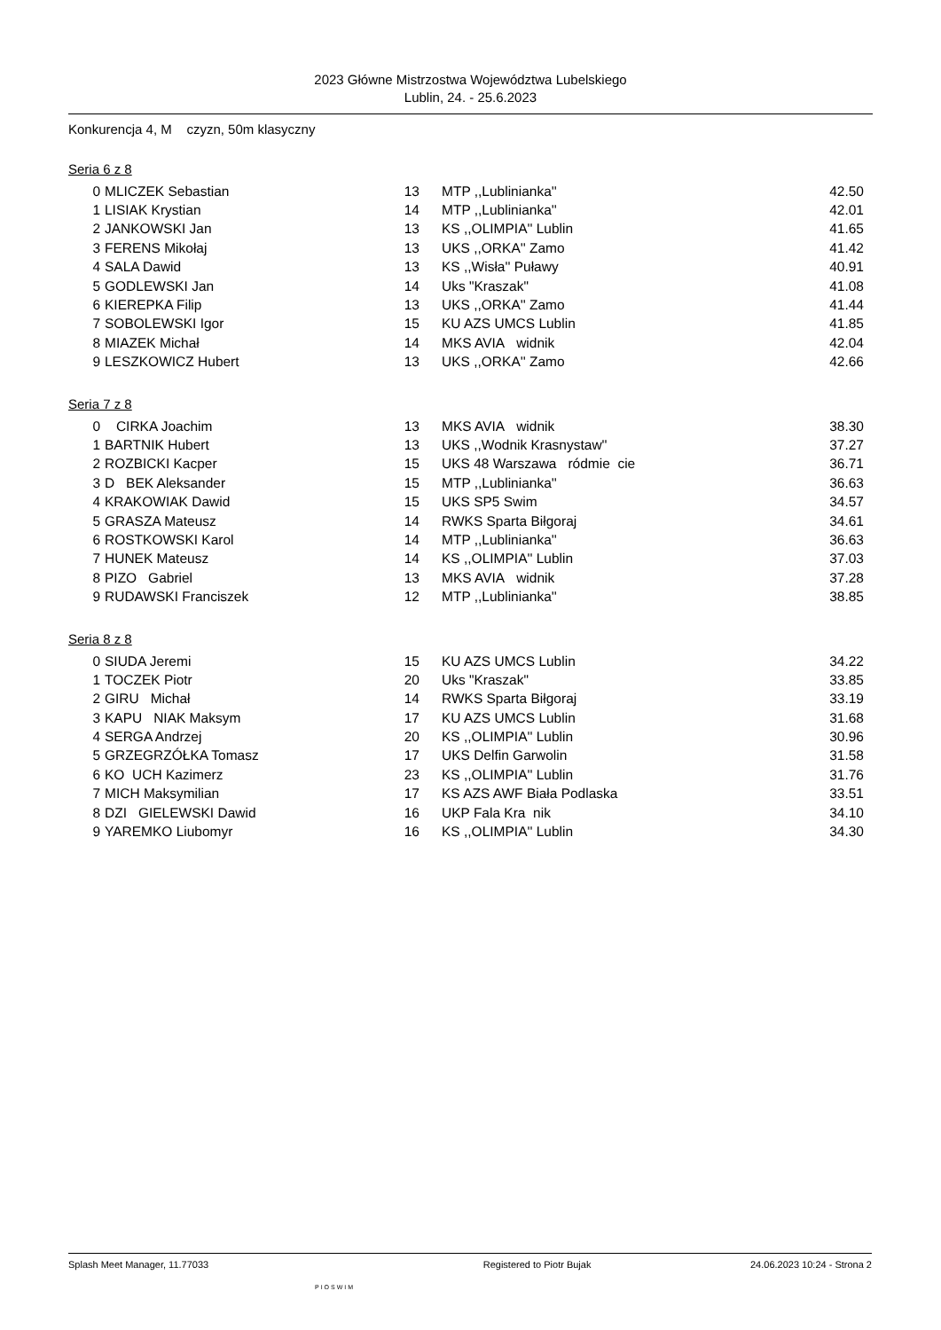2023 Główne Mistrzostwa Województwa Lubelskiego
Lublin, 24. - 25.6.2023
Konkurencja 4, M czyzn, 50m klasyczny
Seria 6 z 8
| 0 | MLICZEK Sebastian | 13 | MTP ,,Lublinianka'' | 42.50 |
| 1 | LISIAK Krystian | 14 | MTP ,,Lublinianka'' | 42.01 |
| 2 | JANKOWSKI Jan | 13 | KS ,,OLIMPIA'' Lublin | 41.65 |
| 3 | FERENS Mikołaj | 13 | UKS ,,ORKA'' Zamo | 41.42 |
| 4 | SALA Dawid | 13 | KS ,,Wisła'' Puławy | 40.91 |
| 5 | GODLEWSKI Jan | 14 | Uks "Kraszak" | 41.08 |
| 6 | KIEREPKA Filip | 13 | UKS ,,ORKA'' Zamo | 41.44 |
| 7 | SOBOLEWSKI Igor | 15 | KU AZS UMCS Lublin | 41.85 |
| 8 | MIAZEK Michał | 14 | MKS AVIA widnik | 42.04 |
| 9 | LESZKOWICZ Hubert | 13 | UKS ,,ORKA'' Zamo | 42.66 |
Seria 7 z 8
| 0 | CIRKA Joachim | 13 | MKS AVIA widnik | 38.30 |
| 1 | BARTNIK Hubert | 13 | UKS ,,Wodnik Krasnystaw'' | 37.27 |
| 2 | ROZBICKI Kacper | 15 | UKS 48 Warszawa ródmie cie | 36.71 |
| 3 | D BEK Aleksander | 15 | MTP ,,Lublinianka'' | 36.63 |
| 4 | KRAKOWIAK Dawid | 15 | UKS SP5 Swim | 34.57 |
| 5 | GRASZA Mateusz | 14 | RWKS Sparta Biłgoraj | 34.61 |
| 6 | ROSTKOWSKI Karol | 14 | MTP ,,Lublinianka'' | 36.63 |
| 7 | HUNEK Mateusz | 14 | KS ,,OLIMPIA'' Lublin | 37.03 |
| 8 | PIZO Gabriel | 13 | MKS AVIA widnik | 37.28 |
| 9 | RUDAWSKI Franciszek | 12 | MTP ,,Lublinianka'' | 38.85 |
Seria 8 z 8
| 0 | SIUDA Jeremi | 15 | KU AZS UMCS Lublin | 34.22 |
| 1 | TOCZEK Piotr | 20 | Uks "Kraszak" | 33.85 |
| 2 | GIRU Michał | 14 | RWKS Sparta Biłgoraj | 33.19 |
| 3 | KAPU NIAK Maksym | 17 | KU AZS UMCS Lublin | 31.68 |
| 4 | SERGA Andrzej | 20 | KS ,,OLIMPIA'' Lublin | 30.96 |
| 5 | GRZEGRZÓŁKA Tomasz | 17 | UKS Delfin Garwolin | 31.58 |
| 6 | KO UCH Kazimerz | 23 | KS ,,OLIMPIA'' Lublin | 31.76 |
| 7 | MICH Maksymilian | 17 | KS AZS AWF Biała Podlaska | 33.51 |
| 8 | DZI GIELEWSKI Dawid | 16 | UKP Fala Kra nik | 34.10 |
| 9 | YAREMKO Liubomyr | 16 | KS ,,OLIMPIA'' Lublin | 34.30 |
Splash Meet Manager, 11.77033 Registered to Piotr Bujak 24.06.2023 10:24 - Strona 2
PIOSWIM